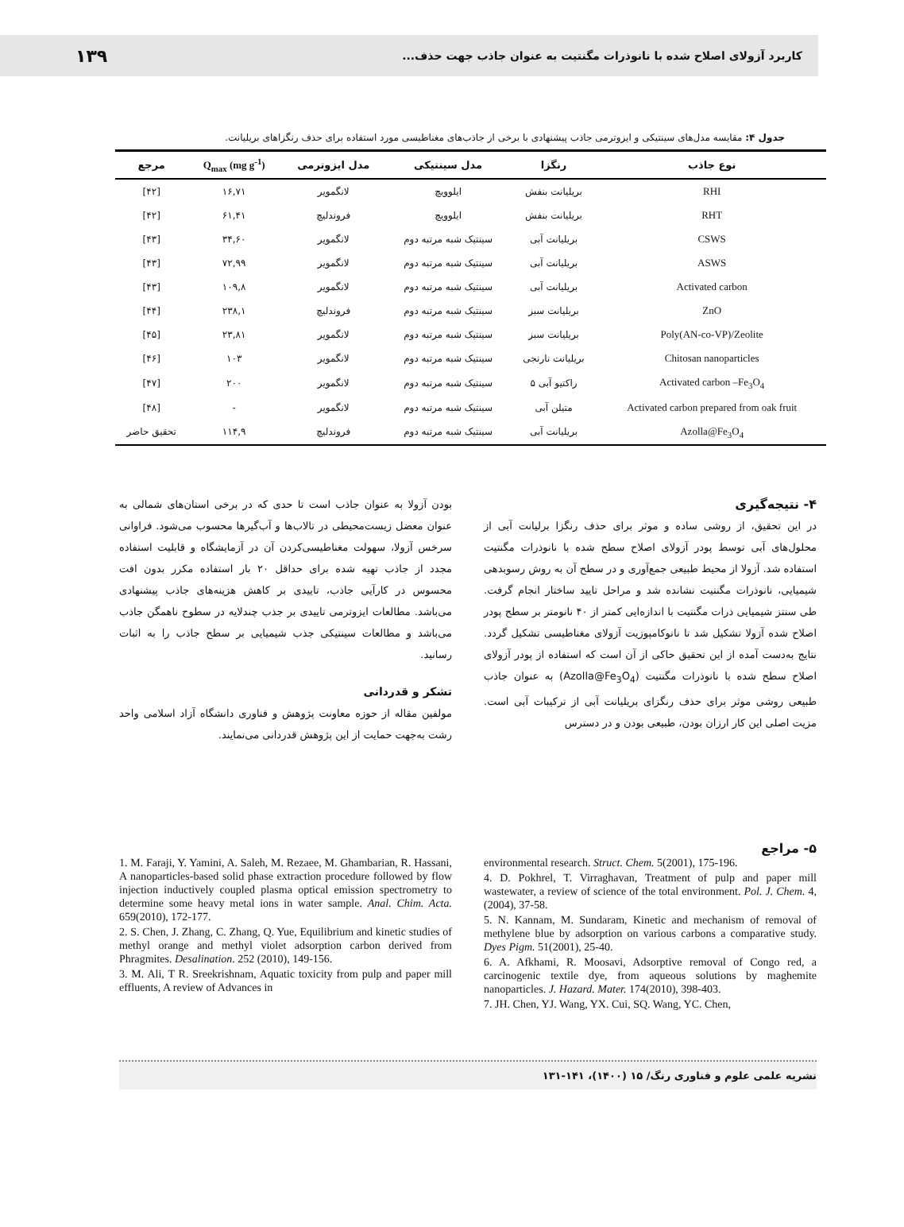کاربرد آزولای اصلاح شده با نانوذرات مگنتیت به عنوان جاذب جهت حذف... ۱۳۹
جدول ۴: مقایسه مدل‌های سینتیکی و ایزوترمی جاذب پیشنهادی با برخی از جاذب‌های مغناطیسی مورد استفاده برای حذف رنگزاهای بریلیانت.
| نوع جاذب | رنگزا | مدل سینتیکی | مدل ایزوترمی | Q<sub>max</sub> (mg g<sup>-1</sup>) | مرجع |
| --- | --- | --- | --- | --- | --- |
| RHI | بریلیانت بنفش | ایلوویچ | لانگمویر | ۱۶,۷۱ | [۴۲] |
| RHT | بریلیانت بنفش | ایلوویچ | فروندلیچ | ۶۱,۴۱ | [۴۲] |
| CSWS | بریلیانت آبی | سینتیک شبه مرتبه دوم | لانگمویر | ۳۴,۶۰ | [۴۳] |
| ASWS | بریلیانت آبی | سینتیک شبه مرتبه دوم | لانگمویر | ۷۲,۹۹ | [۴۳] |
| Activated carbon | بریلیانت آبی | سینتیک شبه مرتبه دوم | لانگمویر | ۱۰۹,۸ | [۴۳] |
| ZnO | بریلیانت سبز | سینتیک شبه مرتبه دوم | فروندلیچ | ۲۳۸,۱ | [۴۴] |
| Poly(AN-co-VP)/Zeolite | بریلیانت سبز | سینتیک شبه مرتبه دوم | لانگمویر | ۲۳,۸۱ | [۴۵] |
| Chitosan nanoparticles | بریلیانت نارنجی | سینتیک شبه مرتبه دوم | لانگمویر | ۱۰۳ | [۴۶] |
| Activated carbon –Fe<sub>3</sub>O<sub>4</sub> | راکتیو آبی ۵ | سینتیک شبه مرتبه دوم | لانگمویر | ۲۰۰ | [۴۷] |
| Activated carbon prepared from oak fruit | متیلن آبی | سینتیک شبه مرتبه دوم | لانگمویر | - | [۴۸] |
| Azolla@Fe<sub>3</sub>O<sub>4</sub> | بریلیانت آبی | سینتیک شبه مرتبه دوم | فروندلیچ | ۱۱۴,۹ | تحقیق حاضر |
۴- نتیجه‌گیری
در این تحقیق، از روشی ساده و موثر برای حذف رنگزا برلیانت آبی از محلول‌های آبی توسط پودر آزولای اصلاح سطح شده با نانوذرات مگنتیت استفاده شد. آزولا از محیط طبیعی جمع‌آوری و در سطح آن به روش رسوبدهی شیمیایی، نانوذرات مگنتیت نشانده شد و مراحل تایید ساختار انجام گرفت. طی سنتز شیمیایی ذرات مگنتیت با اندازه‌ایی کمتر از ۴۰ نانومتر بر سطح پودر اصلاح شده آزولا تشکیل شد تا نانوکامپوزیت آزولای مغناطیسی تشکیل گردد. نتایج به‌دست آمده از این تحقیق حاکی از آن است که استفاده از پودر آزولای اصلاح سطح شده با نانوذرات مگنتیت (Azolla@Fe<sub>3</sub>O<sub>4</sub>) به عنوان جاذب طبیعی روشی موثر برای حذف رنگزای بریلیانت آبی از ترکیبات آبی است. مزیت اصلی این کار ارزان بودن، طبیعی بودن و در دسترس
بودن آزولا به عنوان جاذب است تا حدی که در برخی استان‌های شمالی به عنوان معضل زیست‌محیطی در تالاب‌ها و آب‌گیرها محسوب می‌شود. فراوانی سرخس آزولا، سهولت مغناطیسی‌کردن آن در آزمایشگاه و قابلیت استفاده مجدد از جاذب تهیه شده برای حداقل ۲۰ بار استفاده مکرر بدون افت محسوس در کارآیی جاذب، تاییدی بر کاهش هزینه‌های جاذب پیشنهادی می‌باشد. مطالعات ایزوترمی تاییدی بر جذب چندلایه در سطوح ناهمگن جاذب می‌باشد و مطالعات سینتیکی جذب شیمیایی بر سطح جاذب را به اثبات رسانید.
تشکر و قدردانی
مولفین مقاله از حوزه معاونت پژوهش و فناوری دانشگاه آزاد اسلامی واحد رشت به‌جهت حمایت از این پژوهش قدردانی می‌نمایند.
۵- مراجع
environmental research. Struct. Chem. 5(2001), 175-196.
4. D. Pokhrel, T. Virraghavan, Treatment of pulp and paper mill wastewater, a review of science of the total environment. Pol. J. Chem. 4,(2004), 37-58.
5. N. Kannam, M. Sundaram, Kinetic and mechanism of removal of methylene blue by adsorption on various carbons a comparative study. Dyes Pigm. 51(2001), 25-40.
6. A. Afkhami, R. Moosavi, Adsorptive removal of Congo red, a carcinogenic textile dye, from aqueous solutions by maghemite nanoparticles. J. Hazard. Mater. 174(2010), 398-403.
7. JH. Chen, YJ. Wang, YX. Cui, SQ. Wang, YC. Chen,
1. M. Faraji, Y. Yamini, A. Saleh, M. Rezaee, M. Ghambarian, R. Hassani, A nanoparticles-based solid phase extraction procedure followed by flow injection inductively coupled plasma optical emission spectrometry to determine some heavy metal ions in water sample. Anal. Chim. Acta. 659(2010), 172-177.
2. S. Chen, J. Zhang, C. Zhang, Q. Yue, Equilibrium and kinetic studies of methyl orange and methyl violet adsorption carbon derived from Phragmites. Desalination. 252 (2010), 149-156.
3. M. Ali, T R. Sreekrishnam, Aquatic toxicity from pulp and paper mill effluents, A review of Advances in
نشریه علمی علوم و فناوری رنگ/ ۱۵ (۱۴۰۰)، ۱۴۱-۱۳۱